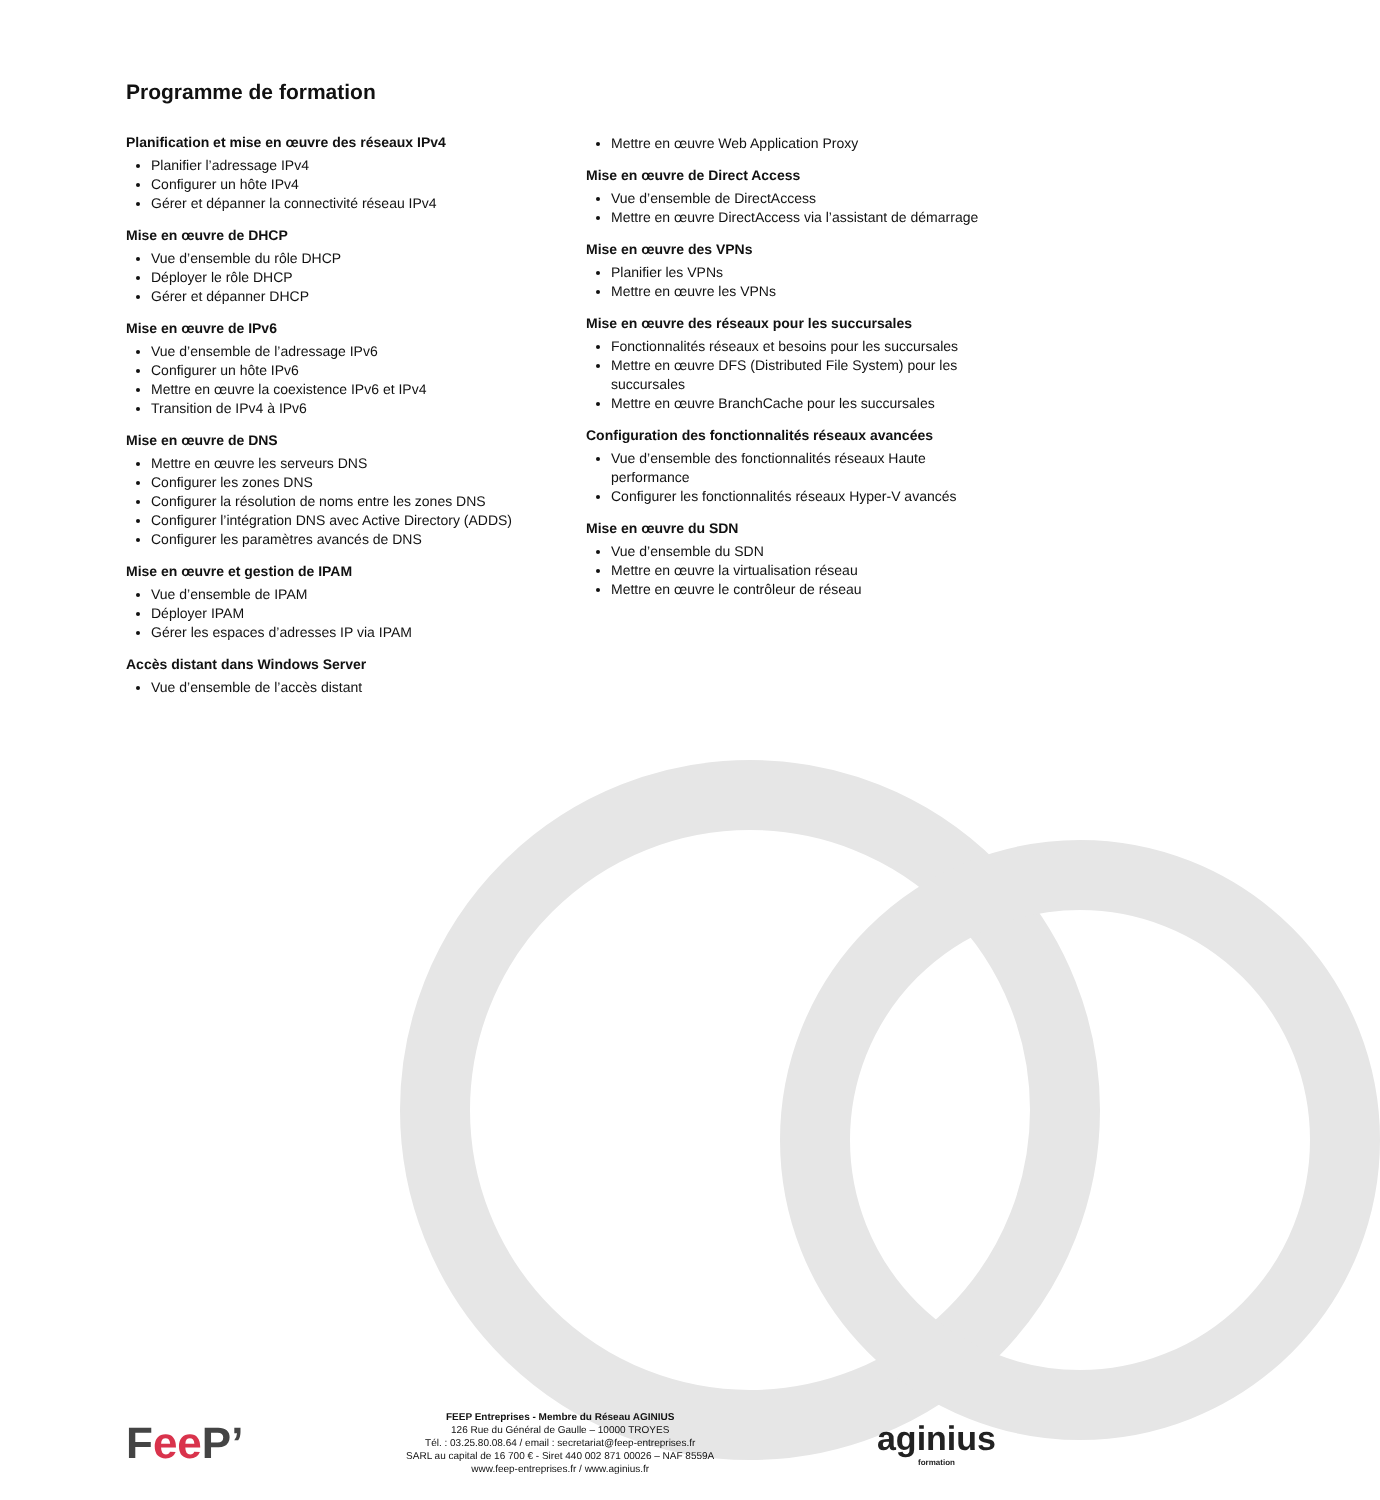Programme de formation
Planification et mise en œuvre des réseaux IPv4
Planifier l’adressage IPv4
Configurer un hôte IPv4
Gérer et dépanner la connectivité réseau IPv4
Mise en œuvre de DHCP
Vue d’ensemble du rôle DHCP
Déployer le rôle DHCP
Gérer et dépanner DHCP
Mise en œuvre de IPv6
Vue d’ensemble de l’adressage IPv6
Configurer un hôte IPv6
Mettre en œuvre la coexistence IPv6 et IPv4
Transition de IPv4 à IPv6
Mise en œuvre de DNS
Mettre en œuvre les serveurs DNS
Configurer les zones DNS
Configurer la résolution de noms entre les zones DNS
Configurer l’intégration DNS avec Active Directory (ADDS)
Configurer les paramètres avancés de DNS
Mise en œuvre et gestion de IPAM
Vue d’ensemble de IPAM
Déployer IPAM
Gérer les espaces d’adresses IP via IPAM
Accès distant dans Windows Server
Vue d’ensemble de l’accès distant
Mettre en œuvre Web Application Proxy
Mise en œuvre de Direct Access
Vue d’ensemble de DirectAccess
Mettre en œuvre DirectAccess via l’assistant de démarrage
Mise en œuvre des VPNs
Planifier les VPNs
Mettre en œuvre les VPNs
Mise en œuvre des réseaux pour les succursales
Fonctionnalités réseaux et besoins pour les succursales
Mettre en œuvre DFS (Distributed File System) pour les succursales
Mettre en œuvre BranchCache pour les succursales
Configuration des fonctionnalités réseaux avancées
Vue d’ensemble des fonctionnalités réseaux Haute performance
Configurer les fonctionnalités réseaux Hyper-V avancés
Mise en œuvre du SDN
Vue d’ensemble du SDN
Mettre en œuvre la virtualisation réseau
Mettre en œuvre le contrôleur de réseau
Fee P’
FEEP Entreprises - Membre du Réseau AGINIUS
126 Rue du Général de Gaulle – 10000 TROYES
Tél. : 03.25.80.08.64 / email : secretariat@feep-entreprises.fr
SARL au capital de 16 700 € - Siret 440 002 871 00026 – NAF 8559A
www.feep-entreprises.fr / www.aginius.fr
aginius
formation